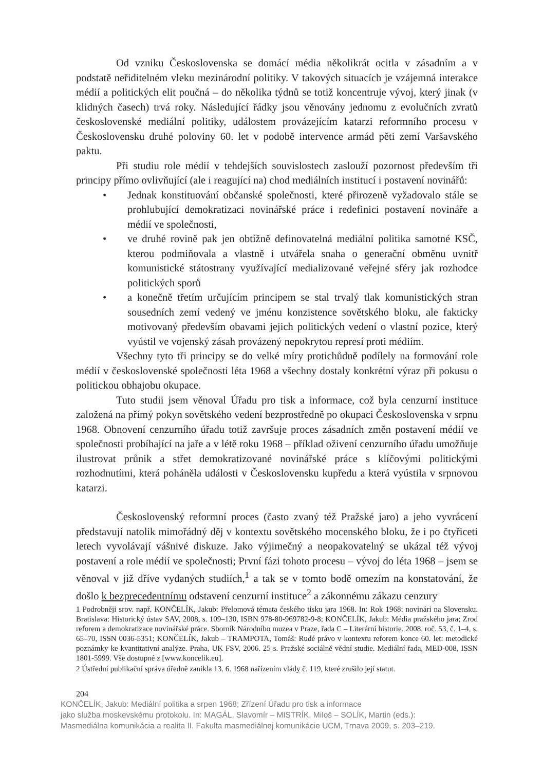Od vzniku Československa se domácí média několikrát ocitla v zásadním a v podstatě neřiditelném vleku mezinárodní politiky. V takových situacích je vzájemná interakce médií a politických elit poučná – do několika týdnů se totiž koncentruje vývoj, který jinak (v klidných časech) trvá roky. Následující řádky jsou věnovány jednomu z evolučních zvratů československé mediální politiky, událostem provázejícím katarzi reformního procesu v Československu druhé poloviny 60. let v podobě intervence armád pěti zemí Varšavského paktu.
Při studiu role médií v tehdejších souvislostech zaslouží pozornost především tři principy přímo ovlivňující (ale i reagující na) chod mediálních institucí i postavení novinářů:
• Jednak konstituování občanské společnosti, které přirozeně vyžadovalo stále se prohlubující demokratizaci novinářské práce i redefinici postavení novináře a médií ve společnosti,
• ve druhé rovině pak jen obtížně definovatelná mediální politika samotné KSČ, kterou podmiňovala a vlastně i utvářela snaha o generační obměnu uvnitř komunistické státostrany využívající medializované veřejné sféry jak rozhodce politických sporů
• a konečně třetím určujícím principem se stal trvalý tlak komunistických stran sousedních zemí vedený ve jménu konzistence sovětského bloku, ale fakticky motivovaný především obavami jejich politických vedení o vlastní pozice, který vyústil ve vojenský zásah provázený nepokrytou represí proti médiím.
Všechny tyto tři principy se do velké míry protichůdně podílely na formování role médií v československé společnosti léta 1968 a všechny dostaly konkrétní výraz při pokusu o politickou obhajobu okupace.
Tuto studii jsem věnoval Úřadu pro tisk a informace, což byla cenzurní instituce založená na přímý pokyn sovětského vedení bezprostředně po okupaci Československa v srpnu 1968. Obnovení cenzurního úřadu totiž završuje proces zásadních změn postavení médií ve společnosti probíhající na jaře a v létě roku 1968 – příklad oživení cenzurního úřadu umožňuje ilustrovat průnik a střet demokratizované novinářské práce s klíčovými politickými rozhodnutími, která poháněla události v Československu kupředu a která vyústila v srpnovou katarzi.
Československý reformní proces (často zvaný též Pražské jaro) a jeho vyvrácení představují natolik mimořádný děj v kontextu sovětského mocenského bloku, že i po čtyřiceti letech vyvolávají vášnivé diskuze. Jako výjimečný a neopakovatelný se ukázal též vývoj postavení a role médií ve společnosti; První fázi tohoto procesu – vývoj do léta 1968 – jsem se věnoval v již dříve vydaných studiích,<sup>1</sup> a tak se v tomto bodě omezím na konstatování, že došlo k bezprecedentnímu odstavení cenzurní instituce<sup>2</sup> a zákonnému zákazu cenzury
1 Podrobněji srov. např. KONČELÍK, Jakub: Přelomová témata českého tisku jara 1968. In: Rok 1968: novinári na Slovensku. Bratislava: Historický ústav SAV, 2008, s. 109–130, ISBN 978-80-969782-9-8; KONČELÍK, Jakub: Média pražského jara; Zrod reforem a demokratizace novinářské práce. Sborník Národního muzea v Praze, řada C – Literární historie. 2008, roč. 53, č. 1–4, s. 65–70, ISSN 0036-5351; KONČELÍK, Jakub – TRAMPOTA, Tomáš: Rudé právo v kontextu reforem konce 60. let: metodické poznámky ke kvantitativní analýze. Praha, UK FSV, 2006. 25 s. Pražské sociálně vědní studie. Mediální řada, MED-008, ISSN 1801-5999. Vše dostupné z [www.koncelik.eu].
2 Ústřední publikační správa úředně zanikla 13. 6. 1968 nařízením vlády č. 119, které zrušilo její statut.
204
KONČELÍK, Jakub: Mediální politika a srpen 1968; Zřízení Úřadu pro tisk a informace
jako služba moskevskému protokolu. In: MAGÁL, Slavomír – MISTRÍK, Miloš – SOLÍK, Martin (eds.):
Masmediálna komunikácia a realita II. Fakulta masmediálnej komunikácie UCM, Trnava 2009, s. 203–219.